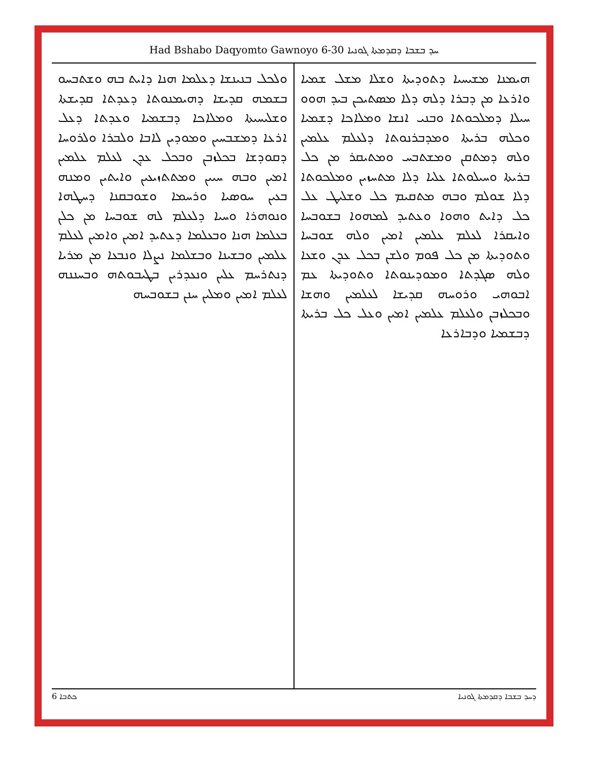Had Bshabo Daqyomto Gawnoyo 6-30 ܚܕ ܒܫܒܐ ܕܩܕܡܬܐ ܓܘܢܝܐ
ܗܝܡܢܐ ܡܫܝܚܝܐ ܕܬܘܕܝܬܐ ܘܫܠܐ ܡܫܠ ܫܡܝܐ ܘܐܪܥܐ ܡܢ ܕܒܪܐ ܕܠܗ ܕܠܐ ܡܣܬܝܟܢ ܒܝܕ ܗܘܘ ܚܝܠܐ ܕܡܠܟܘܬܐ ܘܒܢܝ ܐܢܫܐ ܘܡܠܐܟܐ ܕܫܡܝܐ ܘܟܠܗ ܒܪܝܬܐ ܘܡܕܒܪܢܘܬܐ ܕܠܥܠܡ ܥܠܡܝܢ ܘܠܗ ܕܡܬܩܢ ܘܡܫܬܒܚ ܘܡܬܝܩܪ ܡܢ ܟܠ ܒܪܝܬܐ ܘܚܝܠܘܬܐ ܥܠܝܐ ܕܠܐ ܡܬܚܙܝܢ ܘܡܠܟܘܬܐ ܕܠܐ ܫܘܠܡ ܘܒܗ ܡܬܩܝܡ ܟܠ ܘܫܠܝܛ ܥܠ ܟܠ ܕܐܝܬ ܘܗܘܐ ܘܥܬܝܕ ܠܡܗܘܐ ܒܫܘܒܚܐ ܘܐܝܩܪܐ ܠܥܠܡ ܥܠܡܝܢ ܐܡܝܢ ܘܠܗ ܫܘܒܚܐ ܘܬܘܕܝܬܐ ܡܢ ܟܠ ܦܘܡ ܘܠܫܢ ܒܟܠ ܥܕܢ ܘܫܥܐ ܘܠܗ ܣܓܕܬܐ ܘܡܘܕܝܢܘܬܐ ܘܬܘܕܝܬܐ ܥܡ ܐܒܘܗܝ ܘܪܘܚܗ ܩܕܝܫܐ ܠܥܠܡܝܢ ܘܗܫܐ ܘܒܟܠܙܒܢ ܘܠܥܠܡ ܥܠܡܝܢ ܐܡܝܢ ܘܥܠ ܟܠ ܒܪܝܬܐ ܕܒܫܡܝܐ ܘܕܒܐܪܥܐ
ܘܠܟܠ ܒܢܝܢܫܐ ܕܥܠܡܐ ܗܢܐ ܕܐܝܬ ܒܗ ܘܫܬܒܚܘ ܒܫܡܗ ܩܕܝܫܐ ܕܗܝܡܢܘܬܐ ܕܥܕܬܐ ܩܕܝܫܬܐ ܘܫܠܝܚܝܬܐ ܘܡܠܐܟܐ ܕܒܫܡܝܐ ܘܥܕܬܐ ܕܥܠ ܐܪܥܐ ܕܡܫܒܚܝܢ ܘܡܘܕܝܢ ܠܐܒܐ ܘܠܒܪܐ ܘܠܪܘܚܐ ܕܩܘܕܫܐ ܒܟܠܙܒܢ ܘܒܟܠ ܥܕܢ ܠܥܠܡ ܥܠܡܝܢ ܐܡܝܢ ܘܒܗ ܚܝܝܢ ܘܡܬܬܙܝܥܝܢ ܘܐܝܬܝܢ ܘܡܢܗ ܒܥܝܢ ܚܘܣܝܐ ܘܪܚܡܐ ܘܫܘܒܩܢܐ ܕܚܛܗܐ ܘܢܘܗܪܐ ܘܚܝܐ ܕܠܥܠܡ ܠܗ ܫܘܒܚܐ ܡܢ ܟܠܢ ܒܥܠܡܐ ܗܢܐ ܘܒܥܠܡܐ ܕܥܬܝܕ ܐܡܝܢ ܘܐܡܝܢ ܠܥܠܡ ܥܠܡܝܢ ܘܒܫܝܢܐ ܘܒܫܠܡܐ ܢܨܠܐ ܘܢܒܥܐ ܡܢ ܡܪܝܐ ܕܢܬܪܚܡ ܥܠܝܢ ܘܢܥܕܪܝܢ ܒܛܝܒܘܬܗ ܘܒܚܢܢܗ ܠܥܠܡ ܐܡܝܢ ܘܡܠܝܢ ܚܢܢ ܒܫܘܒܚܗ
ܟܬܒܐ 6 ܕܚܕ ܒܫܒܐ ܕܩܕܡܬܐ ܓܘܢܝܐ